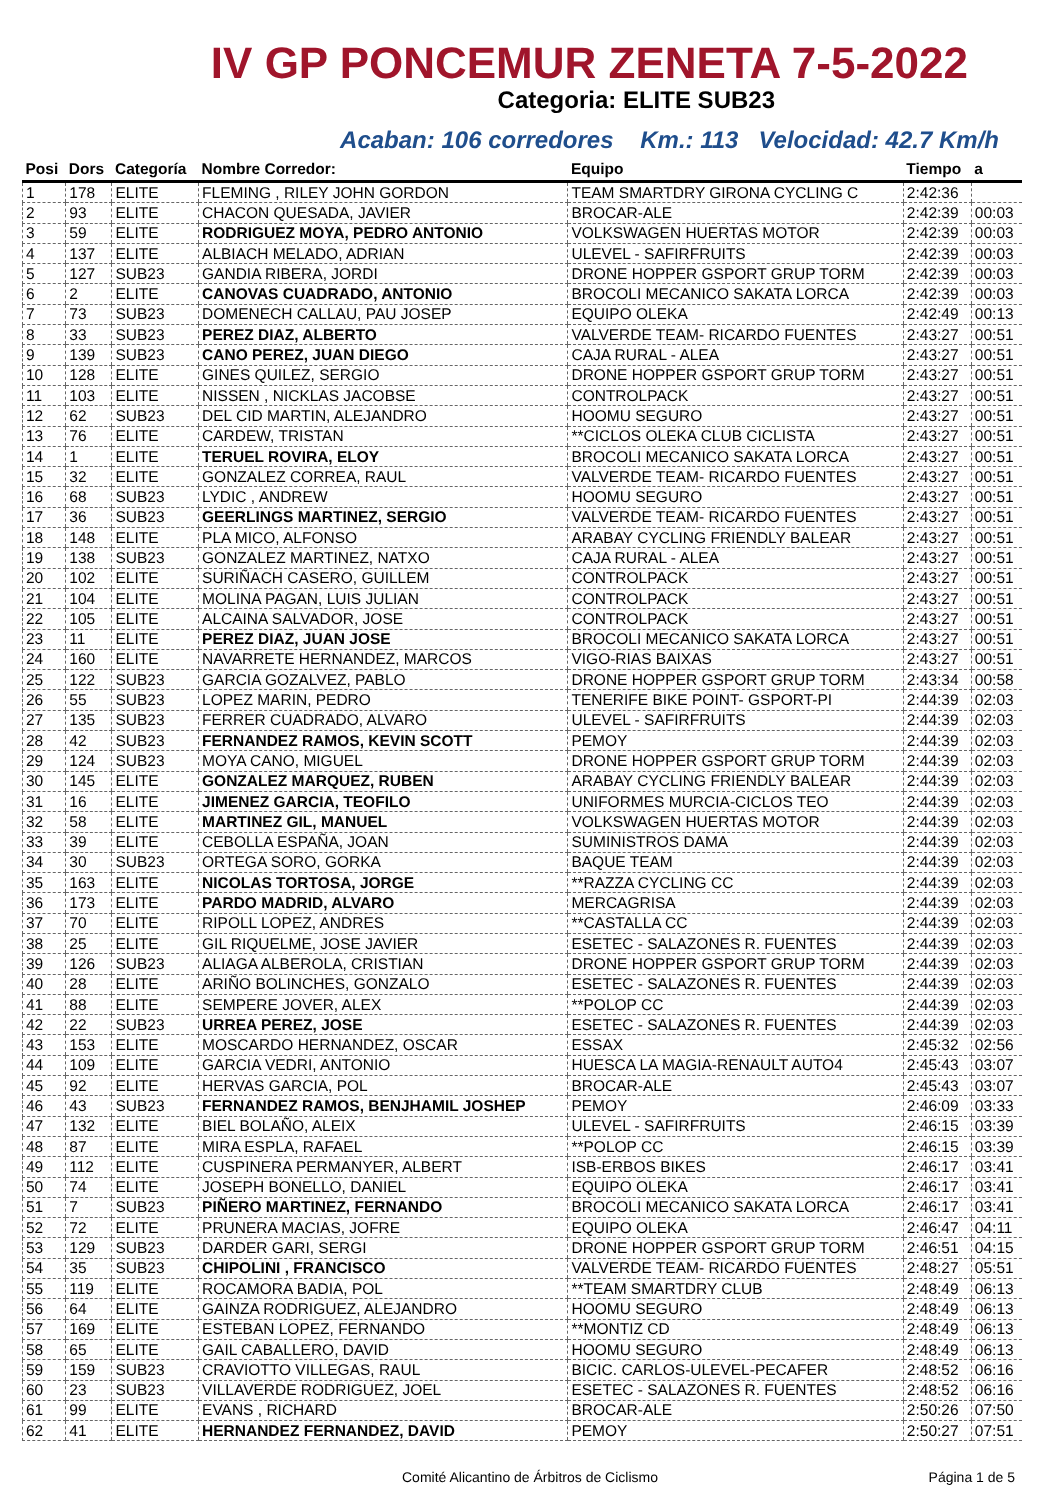IV GP PONCEMUR ZENETA 7-5-2022
Categoria: ELITE SUB23
Acaban: 106 corredores Km.: 113 Velocidad: 42.7 Km/h
| Posi | Dors | Categoría | Nombre Corredor: | Equipo | Tiempo | a |
| --- | --- | --- | --- | --- | --- | --- |
| 1 | 178 | ELITE | FLEMING , RILEY JOHN GORDON | TEAM SMARTDRY GIRONA CYCLING C | 2:42:36 | |
| 2 | 93 | ELITE | CHACON QUESADA, JAVIER | BROCAR-ALE | 2:42:39 | 00:03 |
| 3 | 59 | ELITE | RODRIGUEZ MOYA, PEDRO ANTONIO | VOLKSWAGEN HUERTAS MOTOR | 2:42:39 | 00:03 |
| 4 | 137 | ELITE | ALBIACH MELADO, ADRIAN | ULEVEL - SAFIRFRUITS | 2:42:39 | 00:03 |
| 5 | 127 | SUB23 | GANDIA RIBERA, JORDI | DRONE HOPPER GSPORT GRUP TORM | 2:42:39 | 00:03 |
| 6 | 2 | ELITE | CANOVAS CUADRADO, ANTONIO | BROCOLI MECANICO SAKATA LORCA | 2:42:39 | 00:03 |
| 7 | 73 | SUB23 | DOMENECH CALLAU, PAU JOSEP | EQUIPO OLEKA | 2:42:49 | 00:13 |
| 8 | 33 | SUB23 | PEREZ DIAZ, ALBERTO | VALVERDE TEAM- RICARDO FUENTES | 2:43:27 | 00:51 |
| 9 | 139 | SUB23 | CANO PEREZ, JUAN DIEGO | CAJA RURAL - ALEA | 2:43:27 | 00:51 |
| 10 | 128 | ELITE | GINES QUILEZ, SERGIO | DRONE HOPPER GSPORT GRUP TORM | 2:43:27 | 00:51 |
| 11 | 103 | ELITE | NISSEN , NICKLAS JACOBSE | CONTROLPACK | 2:43:27 | 00:51 |
| 12 | 62 | SUB23 | DEL CID MARTIN, ALEJANDRO | HOOMU SEGURO | 2:43:27 | 00:51 |
| 13 | 76 | ELITE | CARDEW, TRISTAN | **CICLOS OLEKA CLUB CICLISTA | 2:43:27 | 00:51 |
| 14 | 1 | ELITE | TERUEL ROVIRA, ELOY | BROCOLI MECANICO SAKATA LORCA | 2:43:27 | 00:51 |
| 15 | 32 | ELITE | GONZALEZ CORREA, RAUL | VALVERDE TEAM- RICARDO FUENTES | 2:43:27 | 00:51 |
| 16 | 68 | SUB23 | LYDIC , ANDREW | HOOMU SEGURO | 2:43:27 | 00:51 |
| 17 | 36 | SUB23 | GEERLINGS MARTINEZ, SERGIO | VALVERDE TEAM- RICARDO FUENTES | 2:43:27 | 00:51 |
| 18 | 148 | ELITE | PLA MICO, ALFONSO | ARABAY CYCLING FRIENDLY BALEAR | 2:43:27 | 00:51 |
| 19 | 138 | SUB23 | GONZALEZ MARTINEZ, NATXO | CAJA RURAL - ALEA | 2:43:27 | 00:51 |
| 20 | 102 | ELITE | SURIÑACH CASERO, GUILLEM | CONTROLPACK | 2:43:27 | 00:51 |
| 21 | 104 | ELITE | MOLINA PAGAN, LUIS JULIAN | CONTROLPACK | 2:43:27 | 00:51 |
| 22 | 105 | ELITE | ALCAINA SALVADOR, JOSE | CONTROLPACK | 2:43:27 | 00:51 |
| 23 | 11 | ELITE | PEREZ DIAZ, JUAN JOSE | BROCOLI MECANICO SAKATA LORCA | 2:43:27 | 00:51 |
| 24 | 160 | ELITE | NAVARRETE HERNANDEZ, MARCOS | VIGO-RIAS BAIXAS | 2:43:27 | 00:51 |
| 25 | 122 | SUB23 | GARCIA GOZALVEZ, PABLO | DRONE HOPPER GSPORT GRUP TORM | 2:43:34 | 00:58 |
| 26 | 55 | SUB23 | LOPEZ MARIN, PEDRO | TENERIFE BIKE POINT- GSPORT-PI | 2:44:39 | 02:03 |
| 27 | 135 | SUB23 | FERRER CUADRADO, ALVARO | ULEVEL - SAFIRFRUITS | 2:44:39 | 02:03 |
| 28 | 42 | SUB23 | FERNANDEZ RAMOS, KEVIN SCOTT | PEMOY | 2:44:39 | 02:03 |
| 29 | 124 | SUB23 | MOYA CANO, MIGUEL | DRONE HOPPER GSPORT GRUP TORM | 2:44:39 | 02:03 |
| 30 | 145 | ELITE | GONZALEZ MARQUEZ, RUBEN | ARABAY CYCLING FRIENDLY BALEAR | 2:44:39 | 02:03 |
| 31 | 16 | ELITE | JIMENEZ GARCIA, TEOFILO | UNIFORMES MURCIA-CICLOS TEO | 2:44:39 | 02:03 |
| 32 | 58 | ELITE | MARTINEZ GIL, MANUEL | VOLKSWAGEN HUERTAS MOTOR | 2:44:39 | 02:03 |
| 33 | 39 | ELITE | CEBOLLA ESPAÑA, JOAN | SUMINISTROS DAMA | 2:44:39 | 02:03 |
| 34 | 30 | SUB23 | ORTEGA SORO, GORKA | BAQUE TEAM | 2:44:39 | 02:03 |
| 35 | 163 | ELITE | NICOLAS TORTOSA, JORGE | **RAZZA CYCLING CC | 2:44:39 | 02:03 |
| 36 | 173 | ELITE | PARDO MADRID, ALVARO | MERCAGRISA | 2:44:39 | 02:03 |
| 37 | 70 | ELITE | RIPOLL LOPEZ, ANDRES | **CASTALLA CC | 2:44:39 | 02:03 |
| 38 | 25 | ELITE | GIL RIQUELME, JOSE JAVIER | ESETEC - SALAZONES R. FUENTES | 2:44:39 | 02:03 |
| 39 | 126 | SUB23 | ALIAGA ALBEROLA, CRISTIAN | DRONE HOPPER GSPORT GRUP TORM | 2:44:39 | 02:03 |
| 40 | 28 | ELITE | ARIÑO BOLINCHES, GONZALO | ESETEC - SALAZONES R. FUENTES | 2:44:39 | 02:03 |
| 41 | 88 | ELITE | SEMPERE JOVER, ALEX | **POLOP CC | 2:44:39 | 02:03 |
| 42 | 22 | SUB23 | URREA PEREZ, JOSE | ESETEC - SALAZONES R. FUENTES | 2:44:39 | 02:03 |
| 43 | 153 | ELITE | MOSCARDO HERNANDEZ, OSCAR | ESSAX | 2:45:32 | 02:56 |
| 44 | 109 | ELITE | GARCIA VEDRI, ANTONIO | HUESCA LA MAGIA-RENAULT AUTO4 | 2:45:43 | 03:07 |
| 45 | 92 | ELITE | HERVAS GARCIA, POL | BROCAR-ALE | 2:45:43 | 03:07 |
| 46 | 43 | SUB23 | FERNANDEZ RAMOS, BENJHAMIL JOSHEP | PEMOY | 2:46:09 | 03:33 |
| 47 | 132 | ELITE | BIEL BOLAÑO, ALEIX | ULEVEL - SAFIRFRUITS | 2:46:15 | 03:39 |
| 48 | 87 | ELITE | MIRA ESPLA, RAFAEL | **POLOP CC | 2:46:15 | 03:39 |
| 49 | 112 | ELITE | CUSPINERA PERMANYER, ALBERT | ISB-ERBOS BIKES | 2:46:17 | 03:41 |
| 50 | 74 | ELITE | JOSEPH BONELLO, DANIEL | EQUIPO OLEKA | 2:46:17 | 03:41 |
| 51 | 7 | SUB23 | PIÑERO MARTINEZ, FERNANDO | BROCOLI MECANICO SAKATA LORCA | 2:46:17 | 03:41 |
| 52 | 72 | ELITE | PRUNERA MACIAS, JOFRE | EQUIPO OLEKA | 2:46:47 | 04:11 |
| 53 | 129 | SUB23 | DARDER GARI, SERGI | DRONE HOPPER GSPORT GRUP TORM | 2:46:51 | 04:15 |
| 54 | 35 | SUB23 | CHIPOLINI , FRANCISCO | VALVERDE TEAM- RICARDO FUENTES | 2:48:27 | 05:51 |
| 55 | 119 | ELITE | ROCAMORA BADIA, POL | **TEAM SMARTDRY CLUB | 2:48:49 | 06:13 |
| 56 | 64 | ELITE | GAINZA RODRIGUEZ, ALEJANDRO | HOOMU SEGURO | 2:48:49 | 06:13 |
| 57 | 169 | ELITE | ESTEBAN LOPEZ, FERNANDO | **MONTIZ CD | 2:48:49 | 06:13 |
| 58 | 65 | ELITE | GAIL CABALLERO, DAVID | HOOMU SEGURO | 2:48:49 | 06:13 |
| 59 | 159 | SUB23 | CRAVIOTTO VILLEGAS, RAUL | BICIC. CARLOS-ULEVEL-PECAFER | 2:48:52 | 06:16 |
| 60 | 23 | SUB23 | VILLAVERDE RODRIGUEZ, JOEL | ESETEC - SALAZONES R. FUENTES | 2:48:52 | 06:16 |
| 61 | 99 | ELITE | EVANS , RICHARD | BROCAR-ALE | 2:50:26 | 07:50 |
| 62 | 41 | ELITE | HERNANDEZ FERNANDEZ, DAVID | PEMOY | 2:50:27 | 07:51 |
Comité Alicantino de Árbitros de Ciclismo Página 1 de 5